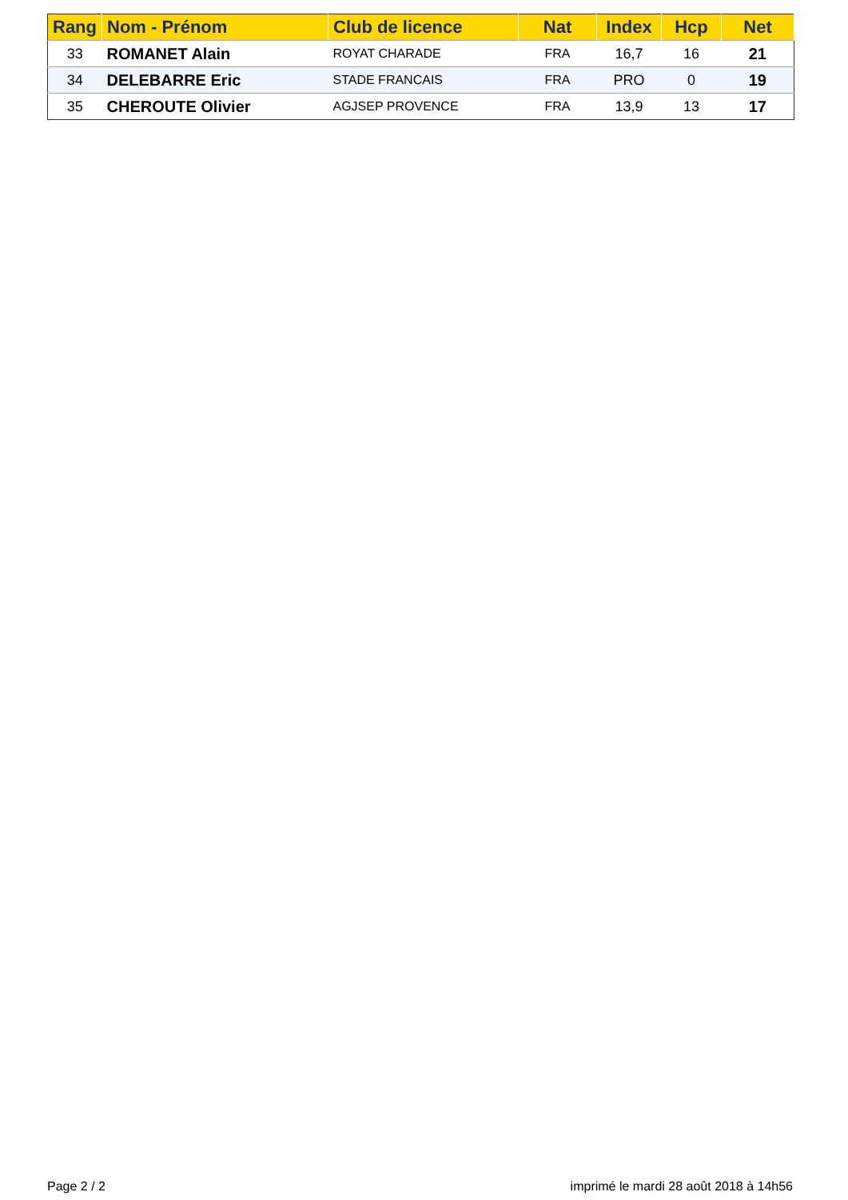| Rang | Nom - Prénom | Club de licence | Nat | Index | Hcp | Net |
| --- | --- | --- | --- | --- | --- | --- |
| 33 | ROMANET Alain | ROYAT CHARADE | FRA | 16,7 | 16 | 21 |
| 34 | DELEBARRE Eric | STADE FRANCAIS | FRA | PRO | 0 | 19 |
| 35 | CHEROUTE Olivier | AGJSEP PROVENCE | FRA | 13,9 | 13 | 17 |
Page 2 / 2 imprimé le mardi 28 août 2018 à 14h56